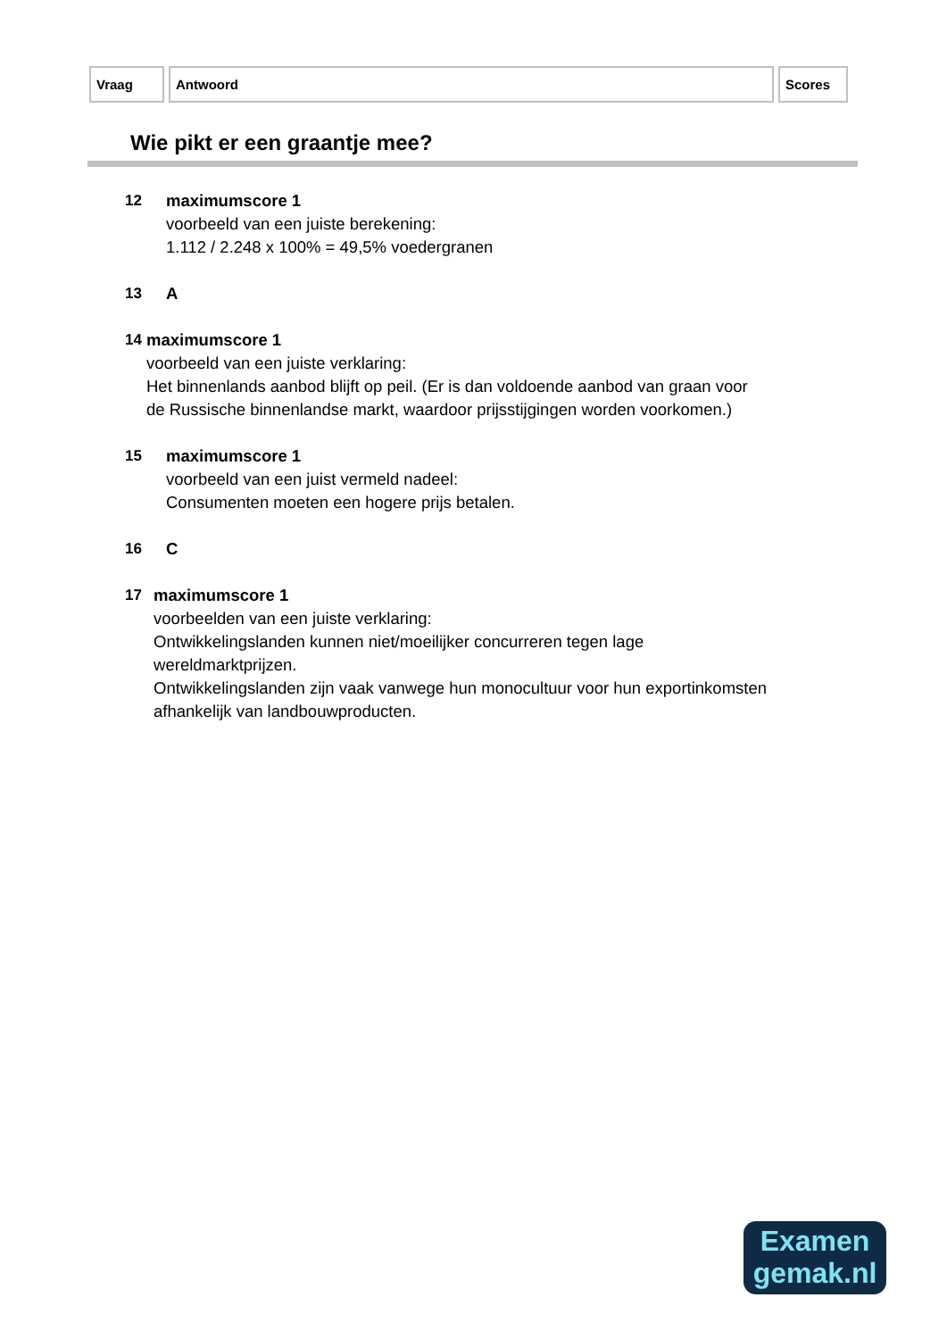| Vraag | Antwoord | Scores |
| --- | --- | --- |
Wie pikt er een graantje mee?
12 maximumscore 1
voorbeeld van een juiste berekening:
1.112 / 2.248 x 100% = 49,5% voedergranen
13 A
14 maximumscore 1
voorbeeld van een juiste verklaring:
Het binnenlands aanbod blijft op peil. (Er is dan voldoende aanbod van graan voor de Russische binnenlandse markt, waardoor prijsstijgingen worden voorkomen.)
15 maximumscore 1
voorbeeld van een juist vermeld nadeel:
Consumenten moeten een hogere prijs betalen.
16 C
17 maximumscore 1
voorbeelden van een juiste verklaring:
Ontwikkelingslanden kunnen niet/moeilijker concurreren tegen lage wereldmarktprijzen.
Ontwikkelingslanden zijn vaak vanwege hun monocultuur voor hun exportinkomsten afhankelijk van landbouwproducten.
Examen
gemak.nl